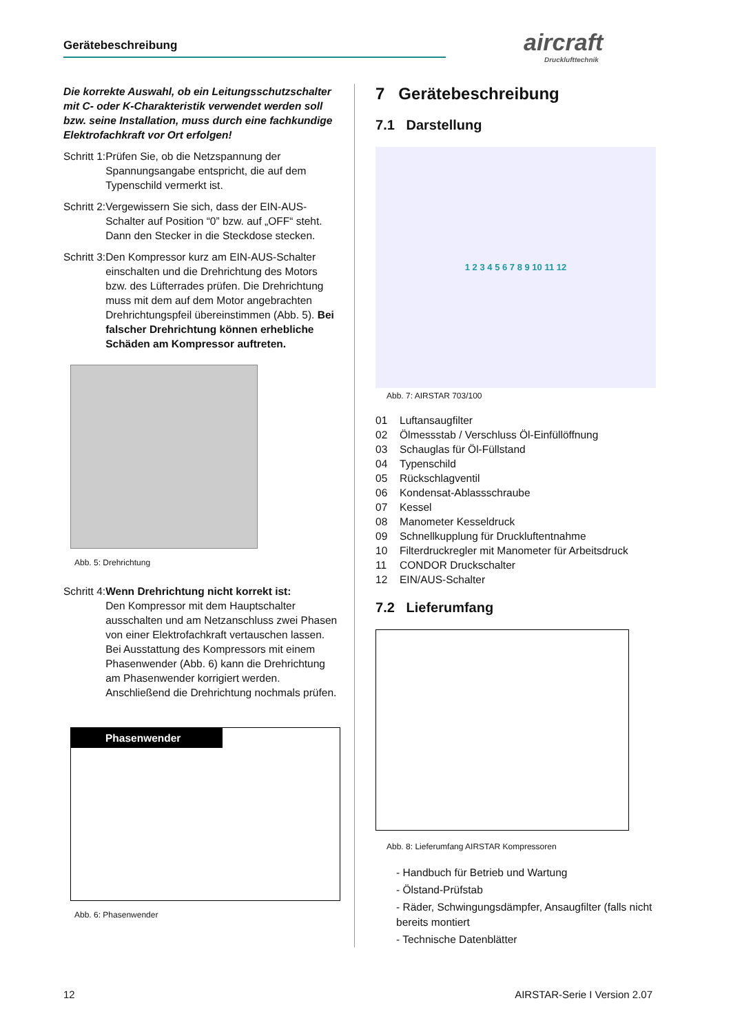Gerätebeschreibung aircraft
Drucklufttechnik
Die korrekte Auswahl, ob ein Leitungsschutzschalter mit C- oder K-Charakteristik verwendet werden soll bzw. seine Installation, muss durch eine fachkundige Elektrofachkraft vor Ort erfolgen!
Schritt 1: Prüfen Sie, ob die Netzspannung der Spannungsangabe entspricht, die auf dem Typenschild vermerkt ist.
Schritt 2: Vergewissern Sie sich, dass der EIN-AUS-Schalter auf Position “0” bzw. auf „OFF“ steht. Dann den Stecker in die Steckdose stecken.
Schritt 3: Den Kompressor kurz am EIN-AUS-Schalter einschalten und die Drehrichtung des Motors bzw. des Lüfterrades prüfen. Die Drehrichtung muss mit dem auf dem Motor angebrachten Drehrichtungspfeil übereinstimmen (Abb. 5). Bei falscher Drehrichtung können erhebliche Schäden am Kompressor auftreten.
Abb. 5: Drehrichtung
Schritt 4: Wenn Drehrichtung nicht korrekt ist:
Den Kompressor mit dem Hauptschalter ausschalten und am Netzanschluss zwei Phasen von einer Elektrofachkraft vertauschen lassen. Bei Ausstattung des Kompressors mit einem Phasenwender (Abb. 6) kann die Drehrichtung am Phasenwender korrigiert werden. Anschließend die Drehrichtung nochmals prüfen.
Phasenwender
Abb. 6: Phasenwender
7 Gerätebeschreibung
7.1 Darstellung
1 2 3 4 5 6 7 8 9 10 11 12
Abb. 7: AIRSTAR 703/100
01 Luftansaugfilter
02 Ölmessstab / Verschluss Öl-Einfüllöffnung
03 Schauglas für Öl-Füllstand
04 Typenschild
05 Rückschlagventil
06 Kondensat-Ablassschraube
07 Kessel
08 Manometer Kesseldruck
09 Schnellkupplung für Druckluftentnahme
10 Filterdruckregler mit Manometer für Arbeitsdruck
11 CONDOR Druckschalter
12 EIN/AUS-Schalter
7.2 Lieferumfang
Abb. 8: Lieferumfang AIRSTAR Kompressoren
- Handbuch für Betrieb und Wartung
- Ölstand-Prüfstab
- Räder, Schwingungsdämpfer, Ansaugfilter (falls nicht bereits montiert
- Technische Datenblätter
12 AIRSTAR-Serie I Version 2.07